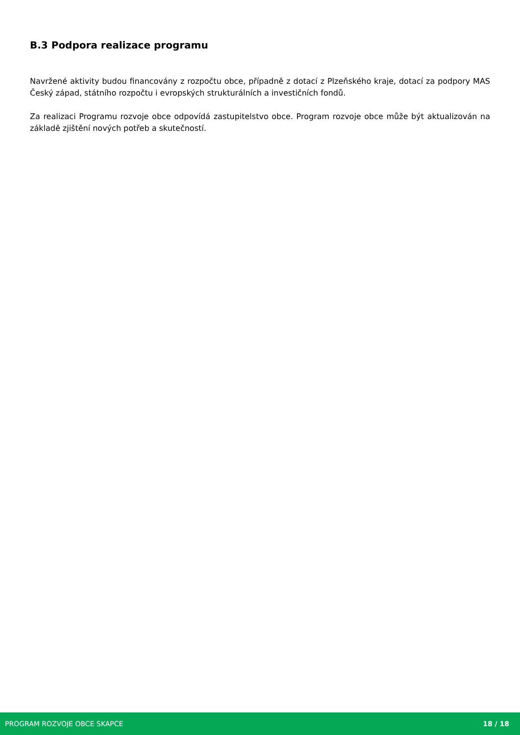B.3 Podpora realizace programu
Navržené aktivity budou financovány z rozpočtu obce, případně z dotací z Plzeňského kraje, dotací za podpory MAS Český západ, státního rozpočtu i evropských strukturálních a investičních fondů.
Za realizaci Programu rozvoje obce odpovídá zastupitelstvo obce. Program rozvoje obce může být aktualizován na základě zjištění nových potřeb a skutečností.
PROGRAM ROZVOJE OBCE SKAPCE 18 / 18